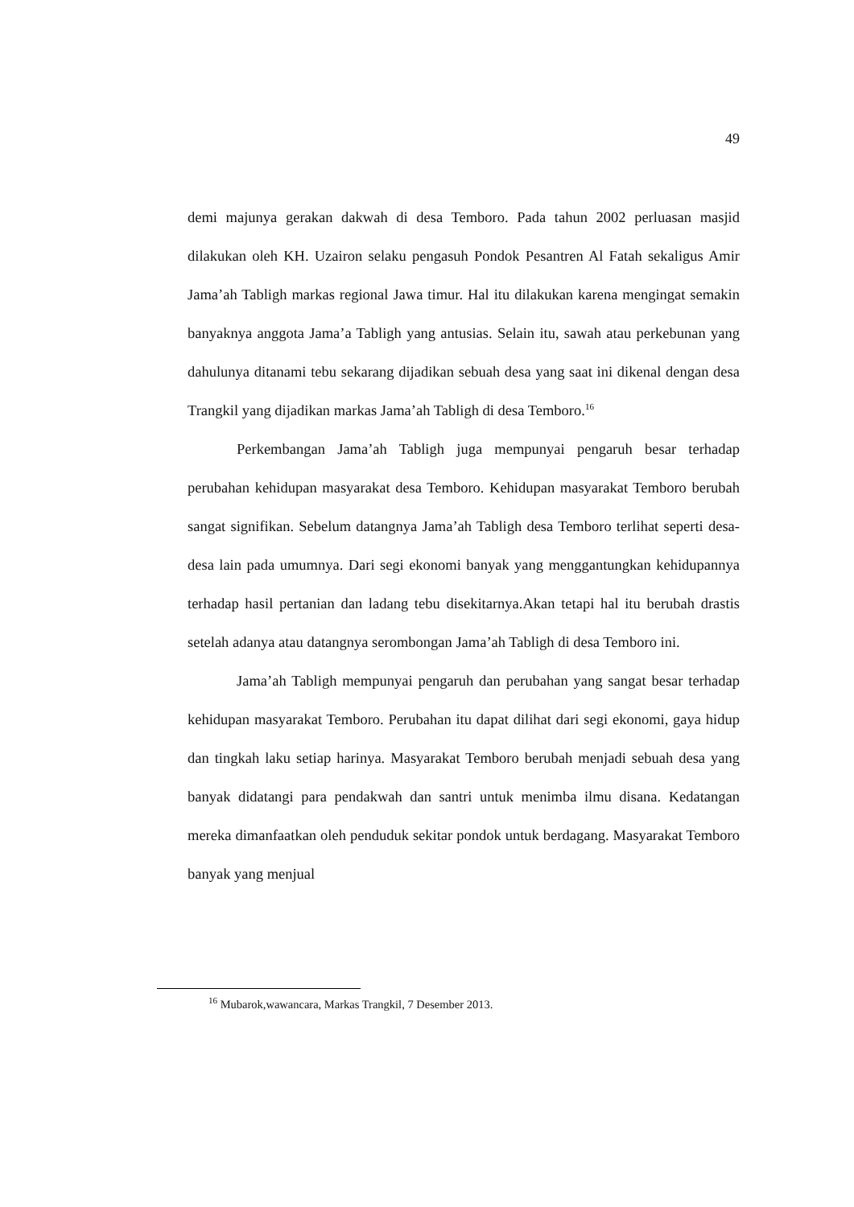49
demi majunya gerakan dakwah di desa Temboro. Pada tahun 2002 perluasan masjid dilakukan oleh KH. Uzairon selaku pengasuh Pondok Pesantren Al Fatah sekaligus Amir Jama’ah Tabligh markas regional Jawa timur. Hal itu dilakukan karena mengingat semakin banyaknya anggota Jama’a Tabligh yang antusias. Selain itu, sawah atau perkebunan yang dahulunya ditanami tebu sekarang dijadikan sebuah desa yang saat ini dikenal dengan desa Trangkil yang dijadikan markas Jama’ah Tabligh di desa Temboro.<sup>16</sup>
Perkembangan Jama’ah Tabligh juga mempunyai pengaruh besar terhadap perubahan kehidupan masyarakat desa Temboro. Kehidupan masyarakat Temboro berubah sangat signifikan. Sebelum datangnya Jama’ah Tabligh desa Temboro terlihat seperti desa-desa lain pada umumnya. Dari segi ekonomi banyak yang menggantungkan kehidupannya terhadap hasil pertanian dan ladang tebu disekitarnya.Akan tetapi hal itu berubah drastis setelah adanya atau datangnya serombongan Jama’ah Tabligh di desa Temboro ini.
Jama’ah Tabligh mempunyai pengaruh dan perubahan yang sangat besar terhadap kehidupan masyarakat Temboro. Perubahan itu dapat dilihat dari segi ekonomi, gaya hidup dan tingkah laku setiap harinya. Masyarakat Temboro berubah menjadi sebuah desa yang banyak didatangi para pendakwah dan santri untuk menimba ilmu disana. Kedatangan mereka dimanfaatkan oleh penduduk sekitar pondok untuk berdagang. Masyarakat Temboro banyak yang menjual
<sup>16</sup> Mubarok,wawancara, Markas Trangkil, 7 Desember 2013.